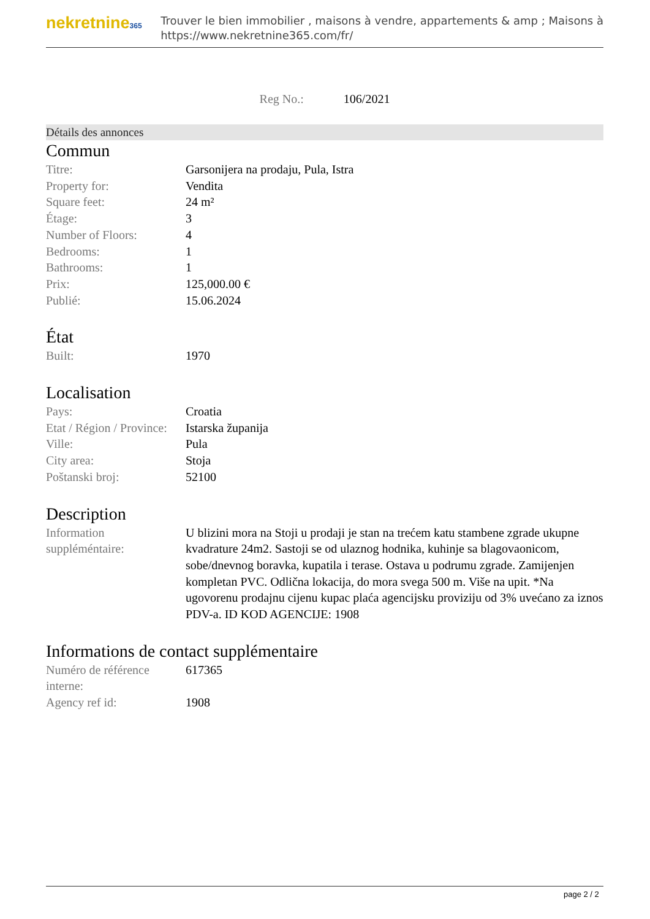nekretnine365
Trouver le bien immobilier , maisons à vendre, appartements & amp ; Maisons à
https://www.nekretnine365.com/fr/
Reg No.: 106/2021
Détails des annonces
Commun
| Titre: | Garsonijera na prodaju, Pula, Istra |
| Property for: | Vendita |
| Square feet: | 24 m² |
| Étage: | 3 |
| Number of Floors: | 4 |
| Bedrooms: | 1 |
| Bathrooms: | 1 |
| Prix: | 125,000.00 € |
| Publié: | 15.06.2024 |
État
| Built: | 1970 |
Localisation
| Pays: | Croatia |
| Etat / Région / Province: | Istarska županija |
| Ville: | Pula |
| City area: | Stoja |
| Poštanski broj: | 52100 |
Description
| Information suppléméntaire: | U blizini mora na Stoji u prodaji je stan na trećem katu stambene zgrade ukupne kvadrature 24m2. Sastoji se od ulaznog hodnika, kuhinje sa blagovaonicom, sobe/dnevnog boravka, kupatila i terase. Ostava u podrumu zgrade. Zamijenjen kompletan PVC. Odlična lokacija, do mora svega 500 m. Više na upit. *Na ugovorenu prodajnu cijenu kupac plaća agencijsku proviziju od 3% uvećano za iznos PDV-a. ID KOD AGENCIJE: 1908 |
Informations de contact supplémentaire
| Numéro de référence interne: | 617365 |
| Agency ref id: | 1908 |
page 2 / 2